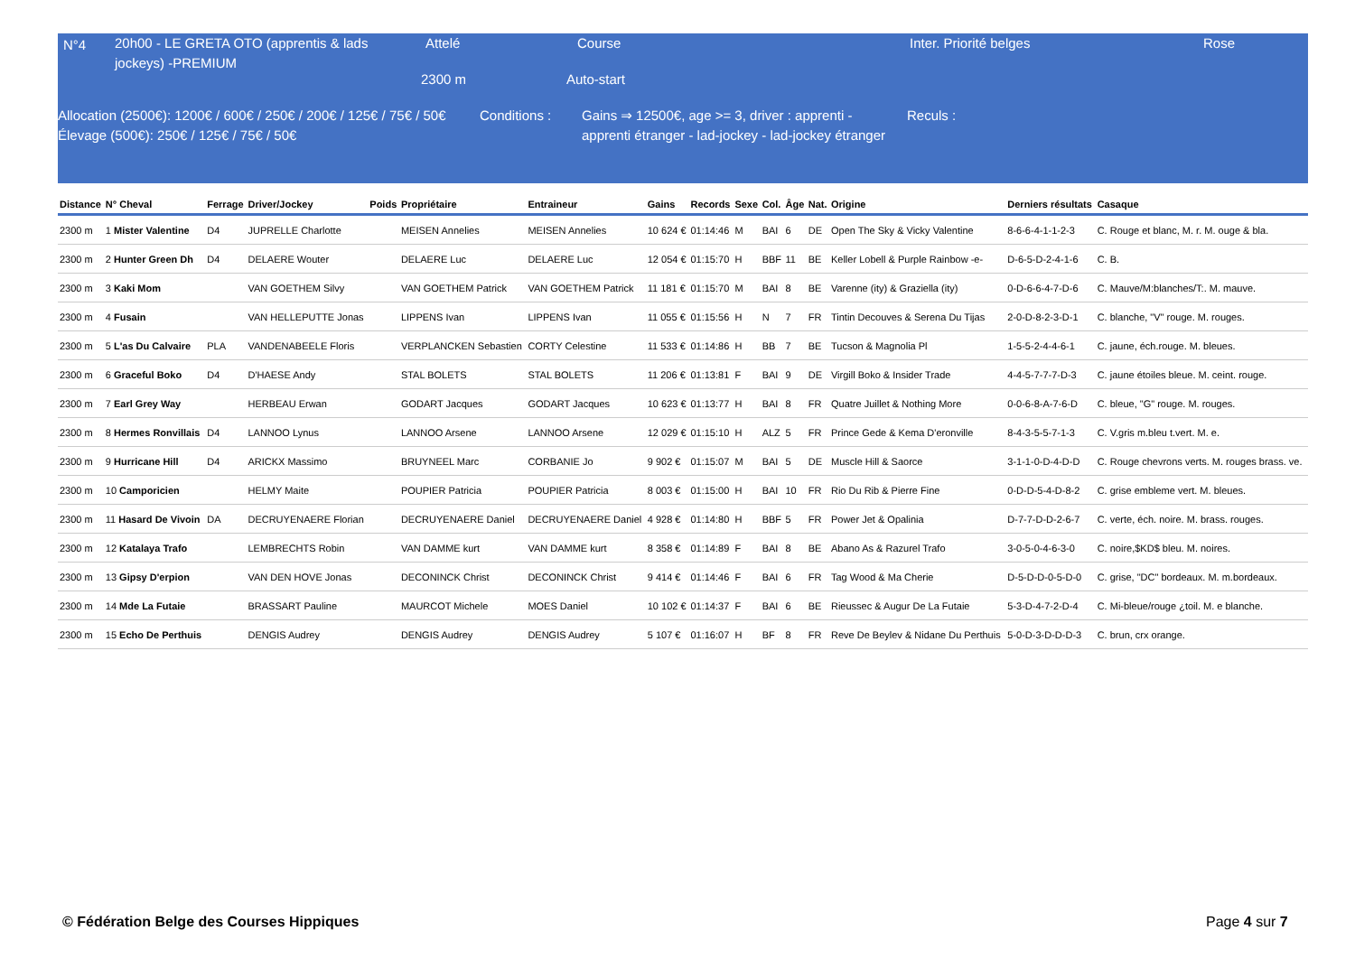N°4
20h00 - LE GRETA OTO (apprentis & lads jockeys) -PREMIUM
Attelé Course Inter. Priorité belges Rose
2300 m Auto-start
Allocation (2500€): 1200€ / 600€ / 250€ / 200€ / 125€ / 75€ / 50€
Élevage (500€): 250€ / 125€ / 75€ / 50€
Conditions :
Gains ⇒ 12500€, age >= 3, driver : apprenti - apprenti étranger - lad-jockey - lad-jockey étranger
Reculs :
| Distance | N° Cheval | Ferrage | Driver/Jockey | Poids | Propriétaire | Entraineur | Gains | Records | Sexe | Col. | Âge | Nat. | Origine | Derniers résultats | Casaque |
| --- | --- | --- | --- | --- | --- | --- | --- | --- | --- | --- | --- | --- | --- | --- | --- |
| 2300 m | 1 Mister Valentine | D4 | JUPRELLE Charlotte | | MEISEN Annelies | MEISEN Annelies | 10 624 € | 01:14:46 | M | BAI | 6 | DE | Open The Sky & Vicky Valentine | 8-6-6-4-1-1-2-3 | C. Rouge et blanc, M. r. M. ouge & bla. |
| 2300 m | 2 Hunter Green Dh | D4 | DELAERE Wouter | | DELAERE Luc | DELAERE Luc | 12 054 € | 01:15:70 | H | BBF | 11 | BE | Keller Lobell & Purple Rainbow -e- | D-6-5-D-2-4-1-6 | C. B. |
| 2300 m | 3 Kaki Mom | | VAN GOETHEM Silvy | | VAN GOETHEM Patrick | VAN GOETHEM Patrick | 11 181 € | 01:15:70 | M | BAI | 8 | BE | Varenne (ity) & Graziella (ity) | 0-D-6-6-4-7-D-6 | C. Mauve/M:blanches/T:. M. mauve. |
| 2300 m | 4 Fusain | | VAN HELLEPUTTE Jonas | | LIPPENS Ivan | LIPPENS Ivan | 11 055 € | 01:15:56 | H | N | 7 | FR | Tintin Decouves & Serena Du Tijas | 2-0-D-8-2-3-D-1 | C. blanche, "V" rouge. M. rouges. |
| 2300 m | 5 L'as Du Calvaire | PLA | VANDENABEELE Floris | | VERPLANCKEN Sebastien | CORTY Celestine | 11 533 € | 01:14:86 | H | BB | 7 | BE | Tucson & Magnolia Pl | 1-5-5-2-4-4-6-1 | C. jaune, éch.rouge. M. bleues. |
| 2300 m | 6 Graceful Boko | D4 | D'HAESE Andy | | STAL BOLETS | STAL BOLETS | 11 206 € | 01:13:81 | F | BAI | 9 | DE | Virgill Boko & Insider Trade | 4-4-5-7-7-7-D-3 | C. jaune étoiles bleue. M. ceint. rouge. |
| 2300 m | 7 Earl Grey Way | | HERBEAU Erwan | | GODART Jacques | GODART Jacques | 10 623 € | 01:13:77 | H | BAI | 8 | FR | Quatre Juillet & Nothing More | 0-0-6-8-A-7-6-D | C. bleue, "G" rouge. M. rouges. |
| 2300 m | 8 Hermes Ronvillais | D4 | LANNOO Lynus | | LANNOO Arsene | LANNOO Arsene | 12 029 € | 01:15:10 | H | ALZ | 5 | FR | Prince Gede & Kema D'eronville | 8-4-3-5-5-7-1-3 | C. V.gris m.bleu t.vert. M. e. |
| 2300 m | 9 Hurricane Hill | D4 | ARICKX Massimo | | BRUYNEEL Marc | CORBANIE Jo | 9 902 € | 01:15:07 | M | BAI | 5 | DE | Muscle Hill & Saorce | 3-1-1-0-D-4-D-D | C. Rouge chevrons verts. M. rouges brass. ve. |
| 2300 m | 10 Camporicien | | HELMY Maite | | POUPIER Patricia | POUPIER Patricia | 8 003 € | 01:15:00 | H | BAI | 10 | FR | Rio Du Rib & Pierre Fine | 0-D-D-5-4-D-8-2 | C. grise embleme vert. M. bleues. |
| 2300 m | 11 Hasard De Vivoin | DA | DECRUYENAERE Florian | | DECRUYENAERE Daniel | DECRUYENAERE Daniel | 4 928 € | 01:14:80 | H | BBF | 5 | FR | Power Jet & Opalinia | D-7-7-D-D-2-6-7 | C. verte, éch. noire. M. brass. rouges. |
| 2300 m | 12 Katalaya Trafo | | LEMBRECHTS Robin | | VAN DAMME kurt | VAN DAMME kurt | 8 358 € | 01:14:89 | F | BAI | 8 | BE | Abano As & Razurel Trafo | 3-0-5-0-4-6-3-0 | C. noire,$KD$ bleu. M. noires. |
| 2300 m | 13 Gipsy D'erpion | | VAN DEN HOVE Jonas | | DECONINCK Christ | DECONINCK Christ | 9 414 € | 01:14:46 | F | BAI | 6 | FR | Tag Wood & Ma Cherie | D-5-D-D-0-5-D-0 | C. grise, "DC" bordeaux. M. m.bordeaux. |
| 2300 m | 14 Mde La Futaie | | BRASSART Pauline | | MAURCOT Michele | MOES Daniel | 10 102 € | 01:14:37 | F | BAI | 6 | BE | Rieussec & Augur De La Futaie | 5-3-D-4-7-2-D-4 | C. Mi-bleue/rouge ¿toil. M. e blanche. |
| 2300 m | 15 Echo De Perthuis | | DENGIS Audrey | | DENGIS Audrey | DENGIS Audrey | 5 107 € | 01:16:07 | H | BF | 8 | FR | Reve De Beylev & Nidane Du Perthuis | 5-0-D-3-D-D-D-3 | C. brun, crx orange. |
© Fédération Belge des Courses Hippiques
Page 4 sur 7